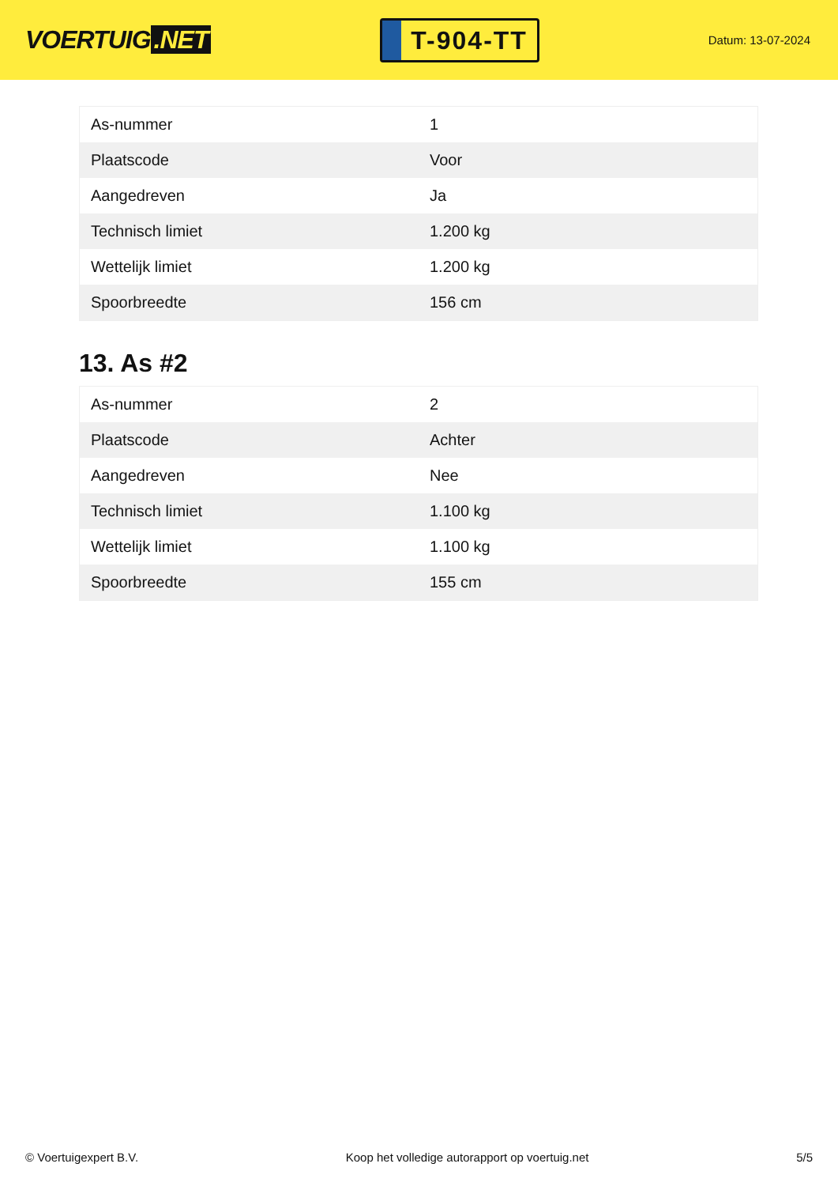VOERTUIG.NET
T-904-TT
Datum: 13-07-2024
| As-nummer | 1 |
| Plaatscode | Voor |
| Aangedreven | Ja |
| Technisch limiet | 1.200 kg |
| Wettelijk limiet | 1.200 kg |
| Spoorbreedte | 156 cm |
13. As #2
| As-nummer | 2 |
| Plaatscode | Achter |
| Aangedreven | Nee |
| Technisch limiet | 1.100 kg |
| Wettelijk limiet | 1.100 kg |
| Spoorbreedte | 155 cm |
© Voertuigexpert B.V. Koop het volledige autorapport op voertuig.net 5/5